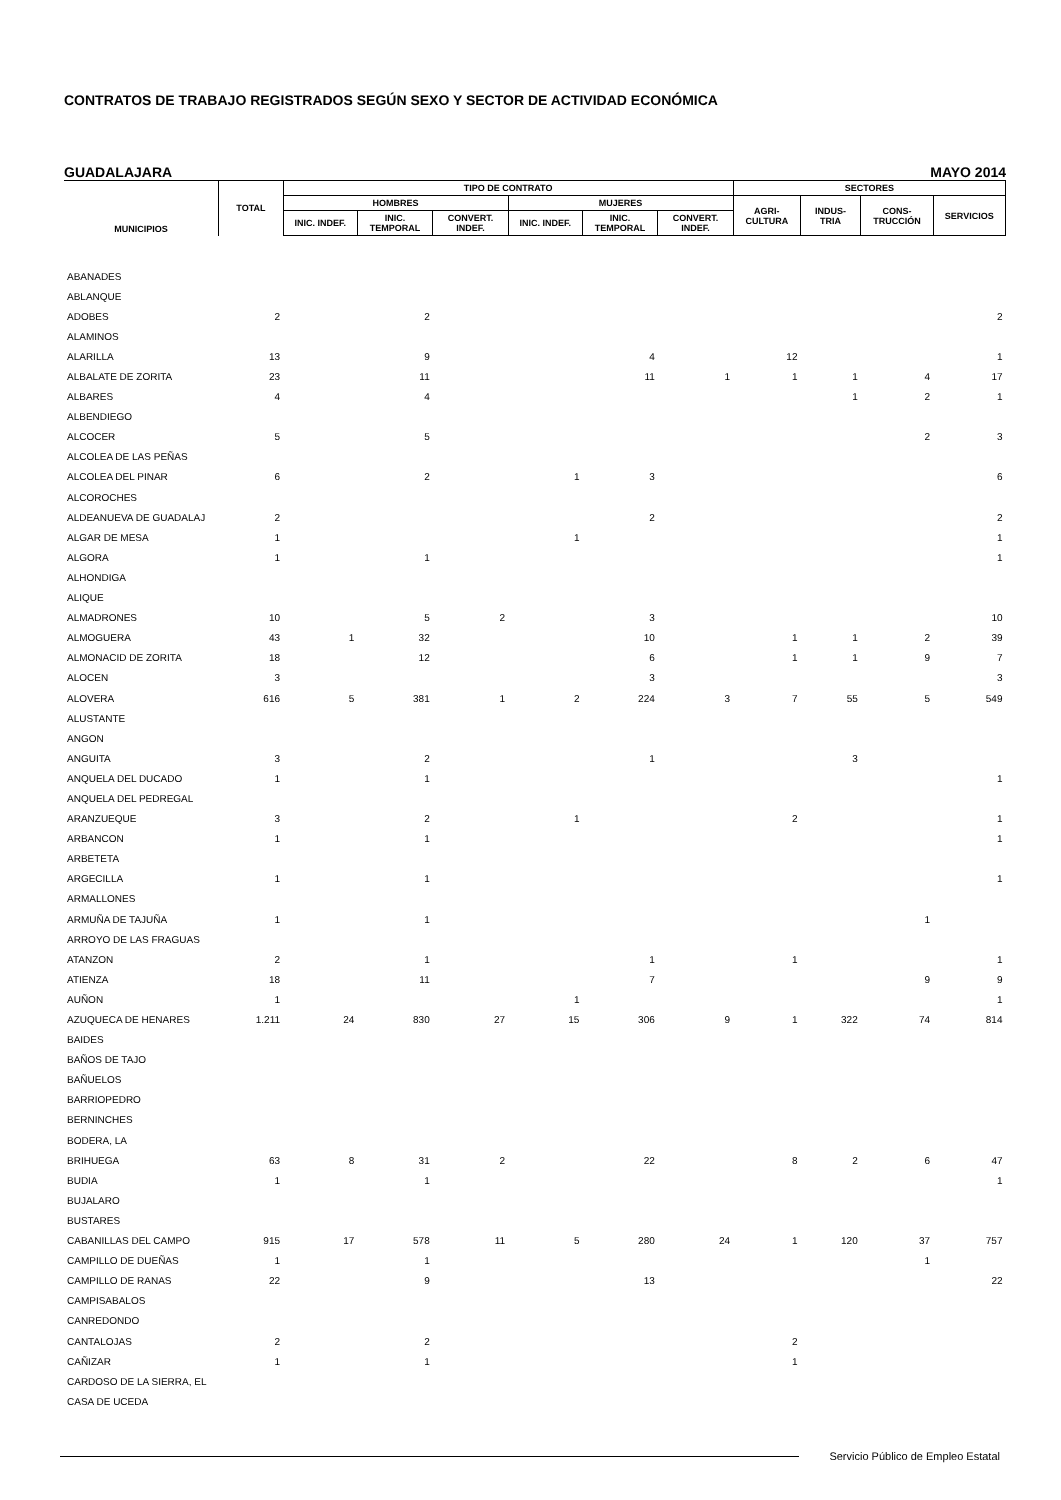CONTRATOS DE TRABAJO REGISTRADOS SEGÚN SEXO Y SECTOR DE ACTIVIDAD ECONÓMICA
GUADALAJARA MAYO 2014
| MUNICIPIOS | TOTAL | TIPO DE CONTRATO | | | | | | SECTORES | | | |
| --- | --- | --- | --- | --- | --- | --- | --- | --- | --- | --- | --- |
| | | HOMBRES | | | MUJERES | | | AGRI- CULTURA | INDUS- TRIA | CONS- TRUCCIÓN | SERVICIOS |
| | | INIC. INDEF. | INIC. TEMPORAL | CONVERT. INDEF. | INIC. INDEF. | INIC. TEMPORAL | CONVERT. INDEF. | | | | |
| ABANADES | | | | | | | | | | | |
| ABLANQUE | | | | | | | | | | | |
| ADOBES | 2 | | 2 | | | | | | | | 2 |
| ALAMINOS | | | | | | | | | | | |
| ALARILLA | 13 | | 9 | | | 4 | | 12 | | | 1 |
| ALBALATE DE ZORITA | 23 | | 11 | | | 11 | 1 | 1 | 1 | 4 | 17 |
| ALBARES | 4 | | 4 | | | | | | 1 | 2 | 1 |
| ALBENDIEGO | | | | | | | | | | | |
| ALCOCER | 5 | | 5 | | | | | | | 2 | 3 |
| ALCOLEA DE LAS PEÑAS | | | | | | | | | | | |
| ALCOLEA DEL PINAR | 6 | | 2 | | 1 | 3 | | | | | 6 |
| ALCOROCHES | | | | | | | | | | | |
| ALDEANUEVA DE GUADALAJ | 2 | | | | | 2 | | | | | 2 |
| ALGAR DE MESA | 1 | | | | 1 | | | | | | 1 |
| ALGORA | 1 | | 1 | | | | | | | | 1 |
| ALHONDIGA | | | | | | | | | | | |
| ALIQUE | | | | | | | | | | | |
| ALMADRONES | 10 | | 5 | 2 | | 3 | | | | | 10 |
| ALMOGUERA | 43 | 1 | 32 | | | 10 | | 1 | 1 | 2 | 39 |
| ALMONACID DE ZORITA | 18 | | 12 | | | 6 | | 1 | 1 | 9 | 7 |
| ALOCEN | 3 | | | | | 3 | | | | | 3 |
| ALOVERA | 616 | 5 | 381 | 1 | 2 | 224 | 3 | 7 | 55 | 5 | 549 |
| ALUSTANTE | | | | | | | | | | | |
| ANGON | | | | | | | | | | | |
| ANGUITA | 3 | | 2 | | | 1 | | | 3 | | |
| ANQUELA DEL DUCADO | 1 | | 1 | | | | | | | | 1 |
| ANQUELA DEL PEDREGAL | | | | | | | | | | | |
| ARANZUEQUE | 3 | | 2 | | 1 | | | 2 | | | 1 |
| ARBANCON | 1 | | 1 | | | | | | | | 1 |
| ARBETETA | | | | | | | | | | | |
| ARGECILLA | 1 | | 1 | | | | | | | | 1 |
| ARMALLONES | | | | | | | | | | | |
| ARMUÑA DE TAJUÑA | 1 | | 1 | | | | | | | 1 | |
| ARROYO DE LAS FRAGUAS | | | | | | | | | | | |
| ATANZON | 2 | | 1 | | | 1 | | 1 | | | 1 |
| ATIENZA | 18 | | 11 | | | 7 | | | | 9 | 9 |
| AUÑON | 1 | | | | 1 | | | | | | 1 |
| AZUQUECA DE HENARES | 1.211 | 24 | 830 | 27 | 15 | 306 | 9 | 1 | 322 | 74 | 814 |
| BAIDES | | | | | | | | | | | |
| BAÑOS DE TAJO | | | | | | | | | | | |
| BAÑUELOS | | | | | | | | | | | |
| BARRIOPEDRO | | | | | | | | | | | |
| BERNINCHES | | | | | | | | | | | |
| BODERA, LA | | | | | | | | | | | |
| BRIHUEGA | 63 | 8 | 31 | 2 | | 22 | | 8 | 2 | 6 | 47 |
| BUDIA | 1 | | 1 | | | | | | | | 1 |
| BUJALARO | | | | | | | | | | | |
| BUSTARES | | | | | | | | | | | |
| CABANILLAS DEL CAMPO | 915 | 17 | 578 | 11 | 5 | 280 | 24 | 1 | 120 | 37 | 757 |
| CAMPILLO DE DUEÑAS | 1 | | 1 | | | | | | | 1 | |
| CAMPILLO DE RANAS | 22 | | 9 | | | 13 | | | | | 22 |
| CAMPISABALOS | | | | | | | | | | | |
| CANREDONDO | | | | | | | | | | | |
| CANTALOJAS | 2 | | 2 | | | | | 2 | | | |
| CAÑIZAR | 1 | | 1 | | | | | 1 | | | |
| CARDOSO DE LA SIERRA, EL | | | | | | | | | | | |
| CASA DE UCEDA | | | | | | | | | | | |
Servicio Público de Empleo Estatal